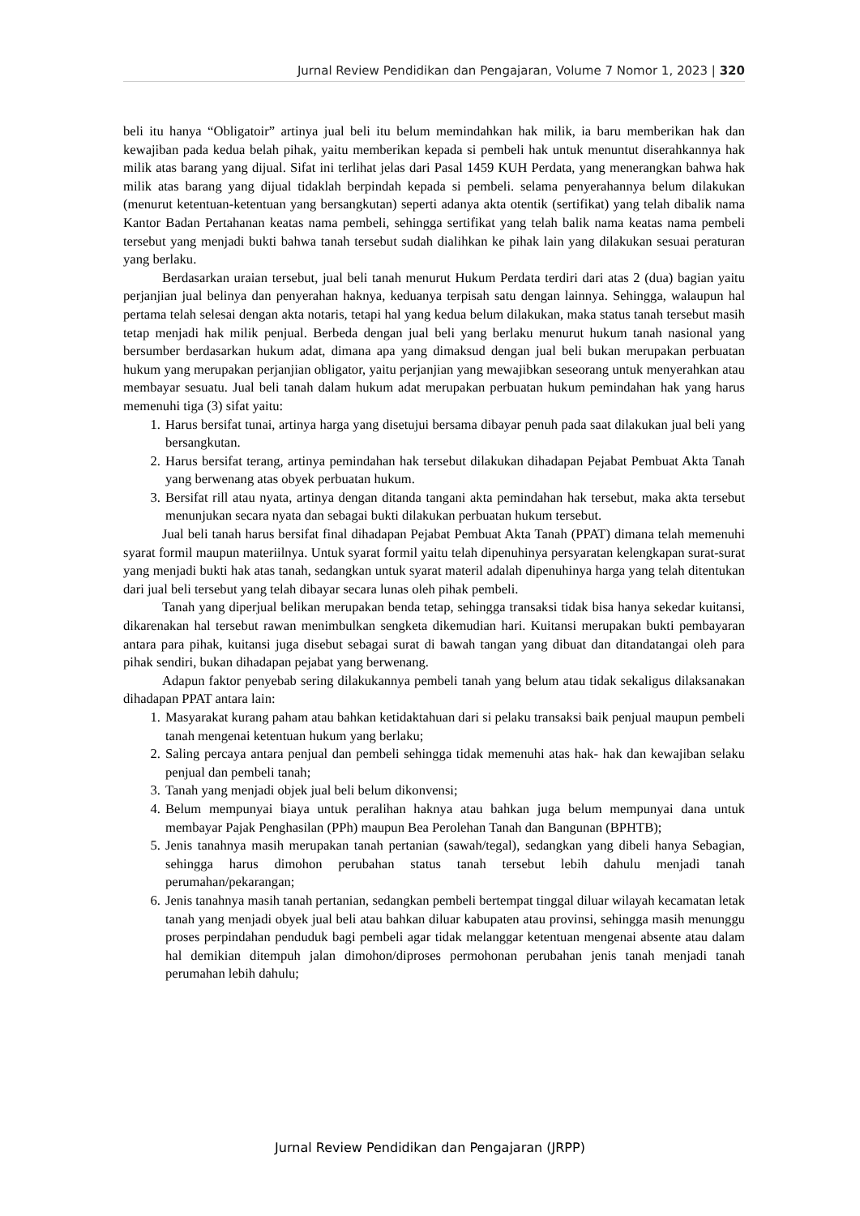Jurnal Review Pendidikan dan Pengajaran, Volume 7 Nomor 1, 2023 | 320
beli itu hanya “Obligatoir” artinya jual beli itu belum memindahkan hak milik, ia baru memberikan hak dan kewajiban pada kedua belah pihak, yaitu memberikan kepada si pembeli hak untuk menuntut diserahkannya hak milik atas barang yang dijual. Sifat ini terlihat jelas dari Pasal 1459 KUH Perdata, yang menerangkan bahwa hak milik atas barang yang dijual tidaklah berpindah kepada si pembeli. selama penyerahannya belum dilakukan (menurut ketentuan-ketentuan yang bersangkutan) seperti adanya akta otentik (sertifikat) yang telah dibalik nama Kantor Badan Pertahanan keatas nama pembeli, sehingga sertifikat yang telah balik nama keatas nama pembeli tersebut yang menjadi bukti bahwa tanah tersebut sudah dialihkan ke pihak lain yang dilakukan sesuai peraturan yang berlaku.
Berdasarkan uraian tersebut, jual beli tanah menurut Hukum Perdata terdiri dari atas 2 (dua) bagian yaitu perjanjian jual belinya dan penyerahan haknya, keduanya terpisah satu dengan lainnya. Sehingga, walaupun hal pertama telah selesai dengan akta notaris, tetapi hal yang kedua belum dilakukan, maka status tanah tersebut masih tetap menjadi hak milik penjual. Berbeda dengan jual beli yang berlaku menurut hukum tanah nasional yang bersumber berdasarkan hukum adat, dimana apa yang dimaksud dengan jual beli bukan merupakan perbuatan hukum yang merupakan perjanjian obligator, yaitu perjanjian yang mewajibkan seseorang untuk menyerahkan atau membayar sesuatu. Jual beli tanah dalam hukum adat merupakan perbuatan hukum pemindahan hak yang harus memenuhi tiga (3) sifat yaitu:
1. Harus bersifat tunai, artinya harga yang disetujui bersama dibayar penuh pada saat dilakukan jual beli yang bersangkutan.
2. Harus bersifat terang, artinya pemindahan hak tersebut dilakukan dihadapan Pejabat Pembuat Akta Tanah yang berwenang atas obyek perbuatan hukum.
3. Bersifat rill atau nyata, artinya dengan ditanda tangani akta pemindahan hak tersebut, maka akta tersebut menunjukan secara nyata dan sebagai bukti dilakukan perbuatan hukum tersebut.
Jual beli tanah harus bersifat final dihadapan Pejabat Pembuat Akta Tanah (PPAT) dimana telah memenuhi syarat formil maupun materiilnya. Untuk syarat formil yaitu telah dipenuhinya persyaratan kelengkapan surat-surat yang menjadi bukti hak atas tanah, sedangkan untuk syarat materil adalah dipenuhinya harga yang telah ditentukan dari jual beli tersebut yang telah dibayar secara lunas oleh pihak pembeli.
Tanah yang diperjual belikan merupakan benda tetap, sehingga transaksi tidak bisa hanya sekedar kuitansi, dikarenakan hal tersebut rawan menimbulkan sengketa dikemudian hari. Kuitansi merupakan bukti pembayaran antara para pihak, kuitansi juga disebut sebagai surat di bawah tangan yang dibuat dan ditandatangai oleh para pihak sendiri, bukan dihadapan pejabat yang berwenang.
Adapun faktor penyebab sering dilakukannya pembeli tanah yang belum atau tidak sekaligus dilaksanakan dihadapan PPAT antara lain:
1. Masyarakat kurang paham atau bahkan ketidaktahuan dari si pelaku transaksi baik penjual maupun pembeli tanah mengenai ketentuan hukum yang berlaku;
2. Saling percaya antara penjual dan pembeli sehingga tidak memenuhi atas hak- hak dan kewajiban selaku penjual dan pembeli tanah;
3. Tanah yang menjadi objek jual beli belum dikonvensi;
4. Belum mempunyai biaya untuk peralihan haknya atau bahkan juga belum mempunyai dana untuk membayar Pajak Penghasilan (PPh) maupun Bea Perolehan Tanah dan Bangunan (BPHTB);
5. Jenis tanahnya masih merupakan tanah pertanian (sawah/tegal), sedangkan yang dibeli hanya Sebagian, sehingga harus dimohon perubahan status tanah tersebut lebih dahulu menjadi tanah perumahan/pekarangan;
6. Jenis tanahnya masih tanah pertanian, sedangkan pembeli bertempat tinggal diluar wilayah kecamatan letak tanah yang menjadi obyek jual beli atau bahkan diluar kabupaten atau provinsi, sehingga masih menunggu proses perpindahan penduduk bagi pembeli agar tidak melanggar ketentuan mengenai absente atau dalam hal demikian ditempuh jalan dimohon/diproses permohonan perubahan jenis tanah menjadi tanah perumahan lebih dahulu;
Jurnal Review Pendidikan dan Pengajaran (JRPP)